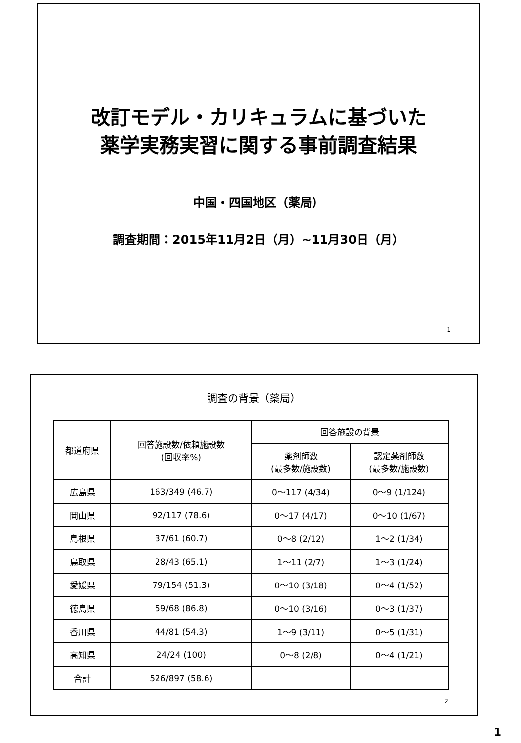改訂モデル・カリキュラムに基づいた
薬学実務実習に関する事前調査結果
中国・四国地区（薬局）
調査期間：2015年11月2日（月）~11月30日（月）
1
調査の背景（薬局）
| 都道府県 | 回答施設数/依頼施設数 (回収率%) | 回答施設の背景 | |
| --- | --- | --- | --- |
| | | 薬剤師数 (最多数/施設数) | 認定薬剤師数 (最多数/施設数) |
| 広島県 | 163/349 (46.7) | 0～117 (4/34) | 0～9 (1/124) |
| 岡山県 | 92/117 (78.6) | 0～17 (4/17) | 0～10 (1/67) |
| 島根県 | 37/61 (60.7) | 0～8 (2/12) | 1～2 (1/34) |
| 鳥取県 | 28/43 (65.1) | 1～11 (2/7) | 1～3 (1/24) |
| 愛媛県 | 79/154 (51.3) | 0～10 (3/18) | 0～4 (1/52) |
| 徳島県 | 59/68 (86.8) | 0～10 (3/16) | 0～3 (1/37) |
| 香川県 | 44/81 (54.3) | 1～9 (3/11) | 0～5 (1/31) |
| 高知県 | 24/24 (100) | 0～8 (2/8) | 0～4 (1/21) |
| 合計 | 526/897 (58.6) | | |
2
1